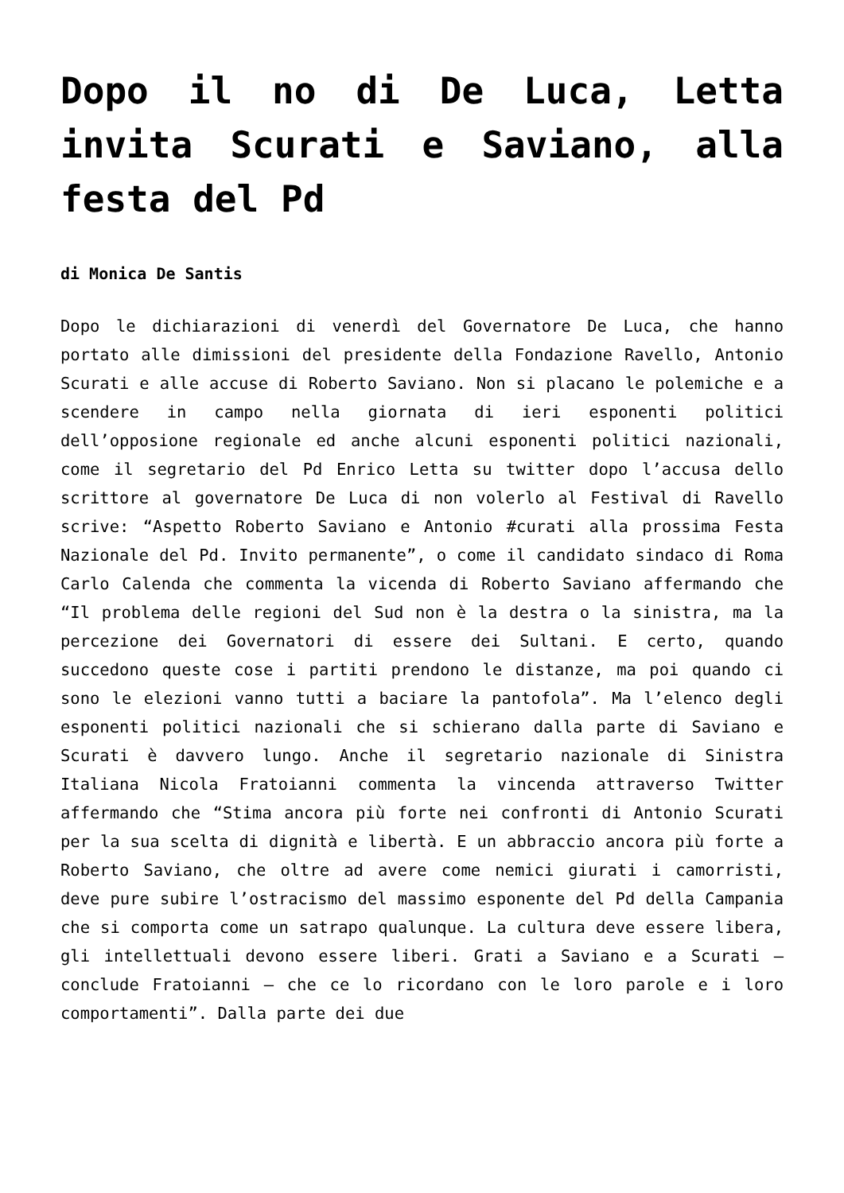Dopo il no di De Luca, Letta invita Scurati e Saviano, alla festa del Pd
di Monica De Santis
Dopo le dichiarazioni di venerdì del Governatore De Luca, che hanno portato alle dimissioni del presidente della Fondazione Ravello, Antonio Scurati e alle accuse di Roberto Saviano. Non si placano le polemiche e a scendere in campo nella giornata di ieri esponenti politici dell’opposione regionale ed anche alcuni esponenti politici nazionali, come il segretario del Pd Enrico Letta su twitter dopo l’accusa dello scrittore al governatore De Luca di non volerlo al Festival di Ravello scrive: “Aspetto Roberto Saviano e Antonio #curati alla prossima Festa Nazionale del Pd. Invito permanente”, o come il candidato sindaco di Roma Carlo Calenda che commenta la vicenda di Roberto Saviano affermando che “Il problema delle regioni del Sud non è la destra o la sinistra, ma la percezione dei Governatori di essere dei Sultani. E certo, quando succedono queste cose i partiti prendono le distanze, ma poi quando ci sono le elezioni vanno tutti a baciare la pantofola”. Ma l’elenco degli esponenti politici nazionali che si schierano dalla parte di Saviano e Scurati è davvero lungo. Anche il segretario nazionale di Sinistra Italiana Nicola Fratoianni commenta la vincenda attraverso Twitter affermando che “Stima ancora più forte nei confronti di Antonio Scurati per la sua scelta di dignità e libertà. E un abbraccio ancora più forte a Roberto Saviano, che oltre ad avere come nemici giurati i camorristi, deve pure subire l’ostracismo del massimo esponente del Pd della Campania che si comporta come un satrapo qualunque. La cultura deve essere libera, gli intellettuali devono essere liberi. Grati a Saviano e a Scurati – conclude Fratoianni – che ce lo ricordano con le loro parole e i loro comportamenti”. Dalla parte dei due